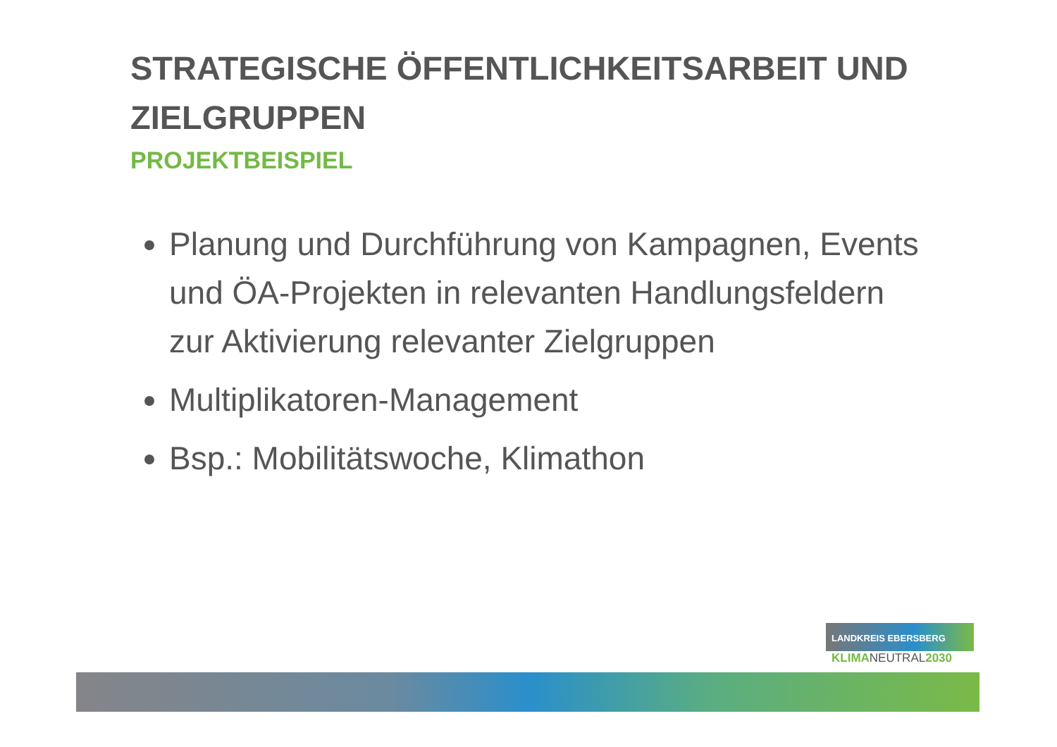STRATEGISCHE ÖFFENTLICHKEITSARBEIT UND ZIELGRUPPEN
PROJEKTBEISPIEL
Planung und Durchführung von Kampagnen, Events und ÖA-Projekten in relevanten Handlungsfeldern zur Aktivierung relevanter Zielgruppen
Multiplikatoren-Management
Bsp.: Mobilitätswoche, Klimathon
LANDKREIS EBERSBERG
KLIMANEUTRAL2030